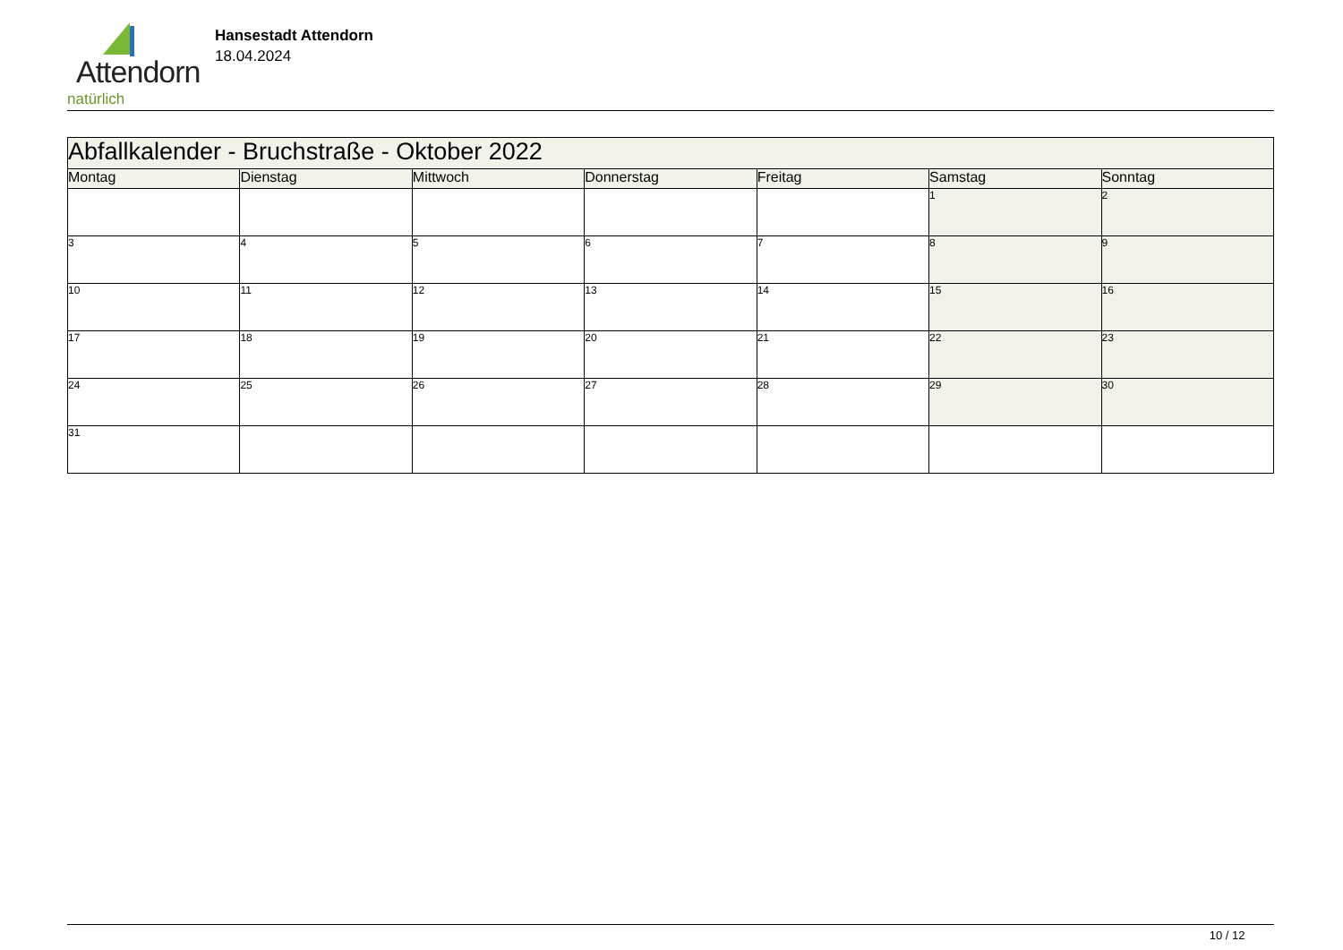Attendorn
natürlich
Hansestadt Attendorn
18.04.2024
| Abfallkalender - Bruchstraße - Oktober 2022 | | | | | | |
| Montag | Dienstag | Mittwoch | Donnerstag | Freitag | Samstag | Sonntag |
| | | | | | 1 | 2 |
| 3 | 4 | 5 | 6 | 7 | 8 | 9 |
| 10 | 11 | 12 | 13 | 14 | 15 | 16 |
| 17 | 18 | 19 | 20 | 21 | 22 | 23 |
| 24 | 25 | 26 | 27 | 28 | 29 | 30 |
| 31 | | | | | | |
10 / 12